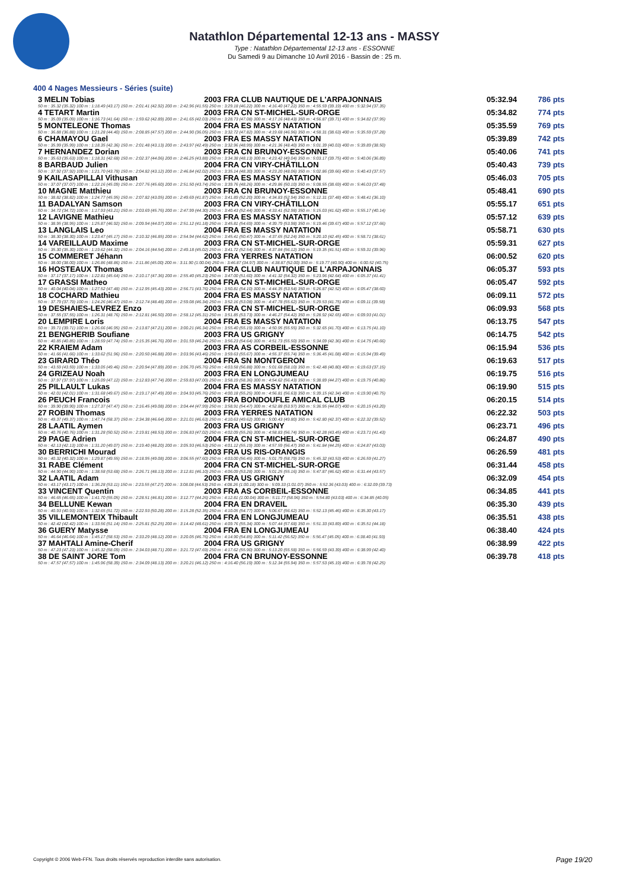Natathlon Départemental 12-13 ans - MASSY
Type : Natathlon Départemental 12-13 ans - ESSONNE
Du Samedi 9 au Dimanche 10 Avril 2016 - Bassin de : 25 m.
400 4 Nages Messieurs - Séries (suite)
| 3 MELIN Tobias | 2003 FRA CLUB NAUTIQUE DE L'ARPAJONNAIS | 05:32.94 | 786 pts |
| 50 m : 35.32 (35.32) 100 m : 1:18.49 (43.17) 150 m : 2:01.41 (42.92) 200 m : 2:42.96 (41.55) 250 m : 3:29.18 (46.22) 300 m : 4:16.40 (47.22) 350 m : 4:55.59 (39.19) 400 m : 5:32.94 (37.35) | | | |
| 4 TETART Martin | 2003 FRA CN ST-MICHEL-SUR-ORGE | 05:34.82 | 774 pts |
| 50 m : 35.09 (35.09) 100 m : 1:16.73 (41.64) 150 m : 1:59.62 (42.89) 200 m : 2:41.65 (42.03) 250 m : 3:28.73 (47.08) 300 m : 4:17.16 (48.43) 350 m : 4:56.87 (39.71) 400 m : 5:34.82 (37.95) | | | |
| 5 MONTELEONE Thomas | 2004 FRA ES MASSY NATATION | 05:35.59 | 769 pts |
| 50 m : 36.88 (36.88) 100 m : 1:21.28 (44.40) 150 m : 2:08.85 (47.57) 200 m : 2:44.90 (36.05) 250 m : 3:32.72 (47.82) 300 m : 4:19.68 (46.96) 350 m : 4:58.31 (38.63) 400 m : 5:35.59 (37.28) | | | |
| 6 CHAMAYOU Gael | 2003 FRA ES MASSY NATATION | 05:39.89 | 742 pts |
| 50 m : 35.99 (35.99) 100 m : 1:18.35 (42.36) 150 m : 2:01.48 (43.13) 200 m : 2:43.97 (42.49) 250 m : 3:32.96 (48.99) 300 m : 4:21.36 (48.40) 350 m : 5:01.39 (40.03) 400 m : 5:39.89 (38.50) | | | |
| 7 HERNANDEZ Dorian | 2003 FRA CN BRUNOY-ESSONNE | 05:40.06 | 741 pts |
| 50 m : 35.63 (35.63) 100 m : 1:18.31 (42.68) 150 m : 2:02.37 (44.06) 200 m : 2:46.25 (43.88) 250 m : 3:34.38 (48.13) 300 m : 4:23.42 (49.04) 350 m : 5:03.17 (39.75) 400 m : 5:40.06 (36.89) | | | |
| 8 BARBAUD Julien | 2004 FRA CN VIRY-CHÂTILLON | 05:40.43 | 739 pts |
| 50 m : 37.92 (37.92) 100 m : 1:21.70 (43.78) 150 m : 2:04.82 (43.12) 200 m : 2:46.84 (42.02) 250 m : 3:35.14 (48.30) 300 m : 4:23.20 (48.06) 350 m : 5:02.86 (39.66) 400 m : 5:40.43 (37.57) | | | |
| 9 KAILASAPILLAI Vithusan | 2003 FRA ES MASSY NATATION | 05:46.03 | 705 pts |
| 50 m : 37.07 (37.07) 100 m : 1:22.16 (45.09) 150 m : 2:07.76 (45.60) 200 m : 2:51.50 (43.74) 250 m : 3:39.76 (48.26) 300 m : 4:29.86 (50.10) 350 m : 5:08.55 (38.69) 400 m : 5:46.03 (37.48) | | | |
| 10 MAGNE Matthieu | 2003 FRA CN BRUNOY-ESSONNE | 05:48.41 | 690 pts |
| 50 m : 38.82 (38.82) 100 m : 1:24.77 (45.95) 150 m : 2:07.82 (43.05) 200 m : 2:49.69 (41.87) 250 m : 3:41.89 (52.20) 300 m : 4:34.83 (52.94) 350 m : 5:12.31 (37.48) 400 m : 5:48.41 (36.10) | | | |
| 11 BADALYAN Samson | 2003 FRA CN VIRY-CHÂTILLON | 05:55.17 | 651 pts |
| 50 m : 34.72 (34.72) 100 m : 1:17.93 (43.21) 150 m : 2:03.69 (45.76) 200 m : 2:47.99 (44.30) 250 m : 3:40.43 (52.44) 300 m : 4:33.41 (52.98) 350 m : 5:15.03 (41.62) 400 m : 5:55.17 (40.14) | | | |
| 12 LAVIGNE Mathieu | 2003 FRA ES MASSY NATATION | 05:57.12 | 639 pts |
| 50 m : 38.95 (38.95) 100 m : 1:25.87 (46.92) 150 m : 2:09.94 (44.07) 200 m : 2:51.12 (41.18) 250 m : 3:45.81 (54.69) 300 m : 4:39.79 (53.98) 350 m : 5:19.46 (39.67) 400 m : 5:57.12 (37.66) | | | |
| 13 LANGLAIS Leo | 2004 FRA ES MASSY NATATION | 05:58.71 | 630 pts |
| 50 m : 38.30 (38.30) 100 m : 1:23.47 (45.17) 150 m : 2:10.32 (46.85) 200 m : 2:54.94 (44.62) 250 m : 3:45.41 (50.47) 300 m : 4:37.65 (52.24) 350 m : 5:20.10 (42.45) 400 m : 5:58.71 (38.61) | | | |
| 14 VAREILLAUD Maxime | 2003 FRA CN ST-MICHEL-SUR-ORGE | 05:59.31 | 627 pts |
| 50 m : 35.30 (35.30) 100 m : 1:19.62 (44.32) 150 m : 2:04.16 (44.54) 200 m : 2:49.18 (45.02) 250 m : 3:41.72 (52.54) 300 m : 4:37.84 (56.12) 350 m : 5:19.35 (41.51) 400 m : 5:59.31 (39.96) | | | |
| 15 COMMERET Jéhann | 2003 FRA YERRES NATATION | 06:00.52 | 620 pts |
| 50 m : 38.00 (38.00) 100 m : 1:26.86 (48.86) 150 m : 2:11.86 (45.00) 200 m : 3:11.90 (1:00.04) 250 m : 3:46.87 (34.97) 300 m : 4:38.87 (52.00) 350 m : 5:19.77 (40.90) 400 m : 6:00.52 (40.75) | | | |
| 16 HOSTEAUX Thomas | 2004 FRA CLUB NAUTIQUE DE L'ARPAJONNAIS | 06:05.37 | 593 pts |
| 50 m : 37.17 (37.17) 100 m : 1:22.81 (45.64) 150 m : 2:10.17 (47.36) 200 m : 2:55.40 (45.23) 250 m : 3:47.00 (51.60) 300 m : 4:41.32 (54.32) 350 m : 5:23.96 (42.64) 400 m : 6:05.37 (41.41) | | | |
| 17 GRASSI Matheo | 2004 FRA CN ST-MICHEL-SUR-ORGE | 06:05.47 | 592 pts |
| 50 m : 40.04 (40.04) 100 m : 1:27.52 (47.48) 150 m : 2:12.95 (45.43) 200 m : 2:56.71 (43.76) 250 m : 3:50.81 (54.10) 300 m : 4:44.35 (53.54) 350 m : 5:26.87 (42.52) 400 m : 6:05.47 (38.60) | | | |
| 18 COCHARD Mathieu | 2004 FRA ES MASSY NATATION | 06:09.11 | 572 pts |
| 50 m : 37.79 (37.79) 100 m : 1:24.26 (46.47) 150 m : 2:12.74 (48.48) 200 m : 2:59.08 (46.34) 250 m : 3:52.16 (53.08) 300 m : 4:47.78 (55.62) 350 m : 5:29.53 (41.75) 400 m : 6:09.11 (39.58) | | | |
| 19 DESHAIES-LEVREZ Enzo | 2003 FRA CN ST-MICHEL-SUR-ORGE | 06:09.93 | 568 pts |
| 50 m : 37.55 (37.55) 100 m : 1:26.31 (48.76) 150 m : 2:12.81 (46.50) 200 m : 2:58.12 (45.31) 250 m : 3:51.85 (53.73) 300 m : 4:46.27 (54.42) 350 m : 5:28.92 (42.65) 400 m : 6:09.93 (41.01) | | | |
| 20 LEMPIRE Loris | 2004 FRA ES MASSY NATATION | 06:13.75 | 547 pts |
| 50 m : 39.71 (39.71) 100 m : 1:26.66 (46.95) 150 m : 2:13.87 (47.21) 200 m : 3:00.21 (46.34) 250 m : 3:55.40 (55.19) 300 m : 4:50.95 (55.55) 350 m : 5:32.65 (41.70) 400 m : 6:13.75 (41.10) | | | |
| 21 BENGHERIB Soufiane | 2003 FRA US GRIGNY | 06:14.75 | 542 pts |
| 50 m : 40.85 (40.85) 100 m : 1:28.59 (47.74) 150 m : 2:15.35 (46.76) 200 m : 3:01.59 (46.24) 250 m : 3:56.23 (54.64) 300 m : 4:51.73 (55.50) 350 m : 5:34.09 (42.36) 400 m : 6:14.75 (40.66) | | | |
| 22 KRAIEM Adam | 2003 FRA AS CORBEIL-ESSONNE | 06:15.94 | 536 pts |
| 50 m : 41.66 (41.66) 100 m : 1:33.62 (51.96) 150 m : 2:20.50 (46.88) 200 m : 3:03.96 (43.46) 250 m : 3:59.63 (55.67) 300 m : 4:55.37 (55.74) 350 m : 5:36.45 (41.08) 400 m : 6:15.94 (39.49) | | | |
| 23 GIRARD Théo | 2004 FRA SN MONTGERON | 06:19.63 | 517 pts |
| 50 m : 43.59 (43.59) 100 m : 1:33.05 (49.46) 150 m : 2:20.94 (47.89) 200 m : 3:06.70 (45.76) 250 m : 4:03.58 (56.88) 300 m : 5:01.68 (58.10) 350 m : 5:42.48 (40.80) 400 m : 6:19.63 (37.15) | | | |
| 24 GRIZEAU Noah | 2003 FRA EN LONGJUMEAU | 06:19.75 | 516 pts |
| 50 m : 37.97 (37.97) 100 m : 1:25.09 (47.12) 150 m : 2:12.83 (47.74) 200 m : 2:59.83 (47.00) 250 m : 3:58.19 (58.36) 300 m : 4:54.62 (56.43) 350 m : 5:38.89 (44.27) 400 m : 6:19.75 (40.86) | | | |
| 25 PILLAULT Lukas | 2004 FRA ES MASSY NATATION | 06:19.90 | 515 pts |
| 50 m : 42.01 (42.01) 100 m : 1:31.68 (49.67) 150 m : 2:19.17 (47.49) 200 m : 3:04.93 (45.76) 250 m : 4:00.18 (55.25) 300 m : 4:56.81 (56.63) 350 m : 5:39.15 (42.34) 400 m : 6:19.90 (40.75) | | | |
| 26 PEUCH Francois | 2003 FRA BONDOUFLE AMICAL CLUB | 06:20.15 | 514 pts |
| 50 m : 39.90 (39.90) 100 m : 1:27.37 (47.47) 150 m : 2:16.45 (49.08) 200 m : 3:04.44 (47.99) 250 m : 3:58.91 (54.47) 300 m : 4:52.88 (53.97) 350 m : 5:36.95 (44.07) 400 m : 6:20.15 (43.20) | | | |
| 27 ROBIN Thomas | 2003 FRA YERRES NATATION | 06:22.32 | 503 pts |
| 50 m : 49.37 (49.37) 100 m : 1:47.74 (58.37) 150 m : 2:34.38 (46.64) 200 m : 3:21.01 (46.63) 250 m : 4:10.63 (49.62) 300 m : 5:00.43 (49.80) 350 m : 5:42.80 (42.37) 400 m : 6:22.32 (39.52) | | | |
| 28 LAATIL Aymen | 2003 FRA US GRIGNY | 06:23.71 | 496 pts |
| 50 m : 40.76 (40.76) 100 m : 1:31.28 (50.52) 150 m : 2:19.81 (48.53) 200 m : 3:06.83 (47.02) 250 m : 4:02.09 (55.26) 300 m : 4:58.83 (56.74) 350 m : 5:42.28 (43.45) 400 m : 6:23.71 (41.43) | | | |
| 29 PAGE Adrien | 2004 FRA CN ST-MICHEL-SUR-ORGE | 06:24.87 | 490 pts |
| 50 m : 42.13 (42.13) 100 m : 1:31.20 (49.07) 150 m : 2:19.40 (48.20) 200 m : 3:05.93 (46.53) 250 m : 4:01.12 (55.19) 300 m : 4:57.59 (56.47) 350 m : 5:41.84 (44.25) 400 m : 6:24.87 (43.03) | | | |
| 30 BERRICHI Mourad | 2003 FRA US RIS-ORANGIS | 06:26.59 | 481 pts |
| 50 m : 40.32 (40.32) 100 m : 1:29.87 (49.55) 150 m : 2:18.95 (49.08) 200 m : 3:06.55 (47.60) 250 m : 4:03.00 (56.45) 300 m : 5:01.79 (58.79) 350 m : 5:45.32 (43.53) 400 m : 6:26.59 (41.27) | | | |
| 31 RABE Clément | 2004 FRA CN ST-MICHEL-SUR-ORGE | 06:31.44 | 458 pts |
| 50 m : 44.90 (44.90) 100 m : 1:38.58 (53.68) 150 m : 2:26.71 (48.13) 200 m : 3:12.81 (46.10) 250 m : 4:06.09 (53.28) 300 m : 5:01.25 (55.16) 350 m : 5:47.87 (46.62) 400 m : 6:31.44 (43.57) | | | |
| 32 LAATIL Adam | 2003 FRA US GRIGNY | 06:32.09 | 454 pts |
| 50 m : 43.17 (43.17) 100 m : 1:36.28 (53.11) 150 m : 2:23.55 (47.27) 200 m : 3:08.08 (44.53) 250 m : 4:08.26 (1:00.18) 300 m : 5:09.33 (1:01.07) 350 m : 5:52.36 (43.03) 400 m : 6:32.09 (39.73) | | | |
| 33 VINCENT Quentin | 2003 FRA AS CORBEIL-ESSONNE | 06:34.85 | 441 pts |
| 50 m : 46.65 (46.65) 100 m : 1:41.70 (55.05) 150 m : 2:28.51 (46.81) 200 m : 3:12.77 (44.26) 250 m : 4:12.81 (1:00.04) 300 m : 5:11.77 (58.96) 350 m : 5:54.80 (43.03) 400 m : 6:34.85 (40.05) | | | |
| 34 BELLUNE Kewan | 2004 FRA EN DRAVEIL | 06:35.30 | 439 pts |
| 50 m : 40.93 (40.93) 100 m : 1:32.65 (51.72) 150 m : 2:22.93 (50.28) 200 m : 3:15.28 (52.35) 250 m : 4:10.05 (54.77) 300 m : 5:06.67 (56.62) 350 m : 5:52.13 (45.46) 400 m : 6:35.30 (43.17) | | | |
| 35 VILLEMONTEIX Thibault | 2004 FRA EN LONGJUMEAU | 06:35.51 | 438 pts |
| 50 m : 42.42 (42.42) 100 m : 1:33.56 (51.14) 150 m : 2:25.81 (52.25) 200 m : 3:14.42 (48.61) 250 m : 4:09.76 (55.34) 300 m : 5:07.44 (57.68) 350 m : 5:51.33 (43.89) 400 m : 6:35.51 (44.18) | | | |
| 36 GUERY Matysse | 2004 FRA EN LONGJUMEAU | 06:38.40 | 424 pts |
| 50 m : 46.64 (46.64) 100 m : 1:45.17 (58.53) 150 m : 2:33.29 (48.12) 200 m : 3:20.05 (46.76) 250 m : 4:14.90 (54.85) 300 m : 5:11.42 (56.52) 350 m : 5:56.47 (45.05) 400 m : 6:38.40 (41.93) | | | |
| 37 MAHTALI Amine-Cherif | 2004 FRA US GRIGNY | 06:38.99 | 422 pts |
| 50 m : 47.23 (47.23) 100 m : 1:45.32 (58.09) 150 m : 2:34.03 (48.71) 200 m : 3:21.72 (47.69) 250 m : 4:17.62 (55.90) 300 m : 5:13.20 (55.58) 350 m : 5:56.59 (43.39) 400 m : 6:38.99 (42.40) | | | |
| 38 DE SAINT JORE Tom | 2004 FRA CN BRUNOY-ESSONNE | 06:39.78 | 418 pts |
| 50 m : 47.57 (47.57) 100 m : 1:45.96 (58.39) 150 m : 2:34.09 (48.13) 200 m : 3:20.21 (46.12) 250 m : 4:16.40 (56.19) 300 m : 5:12.34 (55.94) 350 m : 5:57.53 (45.19) 400 m : 6:39.78 (42.25) | | | |
Copyright © 2006 Web-FFN. Tous droits réservés reproduction interdite sans autorisation.
Page 19/20